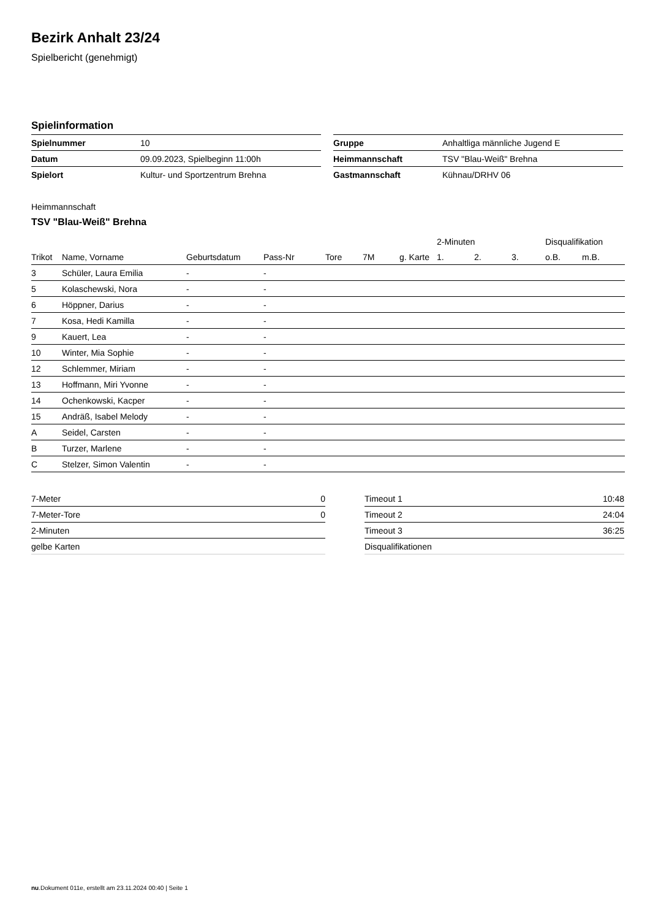Bezirk Anhalt 23/24
Spielbericht (genehmigt)
Spielinformation
| Spielnummer | 10 |
| Datum | 09.09.2023, Spielbeginn 11:00h |
| Spielort | Kultur- und Sportzentrum Brehna |
| Gruppe | Anhaltliga männliche Jugend E |
| Heimmannschaft | TSV "Blau-Weiß" Brehna |
| Gastmannschaft | Kühnau/DRHV 06 |
Heimmannschaft
TSV "Blau-Weiß" Brehna
| | | | | | | | 2-Minuten | | | Disqualifikation | |
| --- | --- | --- | --- | --- | --- | --- | --- | --- | --- | --- | --- |
| Trikot | Name, Vorname | Geburtsdatum | Pass-Nr | Tore | 7M | g. Karte | 1. | 2. | 3. | o.B. | m.B. |
| 3 | Schüler, Laura Emilia | - | - | | | | | | | | |
| 5 | Kolaschewski, Nora | - | - | | | | | | | | |
| 6 | Höppner, Darius | - | - | | | | | | | | |
| 7 | Kosa, Hedi Kamilla | - | - | | | | | | | | |
| 9 | Kauert, Lea | - | - | | | | | | | | |
| 10 | Winter, Mia Sophie | - | - | | | | | | | | |
| 12 | Schlemmer, Miriam | - | - | | | | | | | | |
| 13 | Hoffmann, Miri Yvonne | - | - | | | | | | | | |
| 14 | Ochenkowski, Kacper | - | - | | | | | | | | |
| 15 | Andräß, Isabel Melody | - | - | | | | | | | | |
| A | Seidel, Carsten | - | - | | | | | | | | |
| B | Turzer, Marlene | - | - | | | | | | | | |
| C | Stelzer, Simon Valentin | - | - | | | | | | | | |
| 7-Meter | 0 |
| 7-Meter-Tore | 0 |
| 2-Minuten | |
| gelbe Karten | |
| Timeout 1 | 10:48 |
| Timeout 2 | 24:04 |
| Timeout 3 | 36:25 |
| Disqualifikationen | |
nu.Dokument 011e, erstellt am 23.11.2024 00:40 | Seite 1